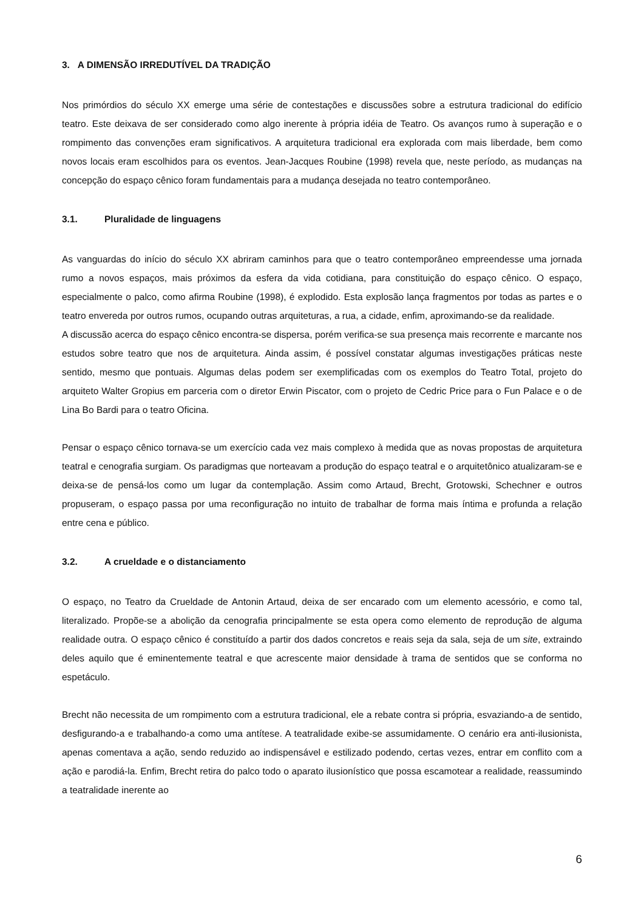3. A DIMENSÃO IRREDUTÍVEL DA TRADIÇÃO
Nos primórdios do século XX emerge uma série de contestações e discussões sobre a estrutura tradicional do edifício teatro. Este deixava de ser considerado como algo inerente à própria idéia de Teatro. Os avanços rumo à superação e o rompimento das convenções eram significativos. A arquitetura tradicional era explorada com mais liberdade, bem como novos locais eram escolhidos para os eventos. Jean-Jacques Roubine (1998) revela que, neste período, as mudanças na concepção do espaço cênico foram fundamentais para a mudança desejada no teatro contemporâneo.
3.1. Pluralidade de linguagens
As vanguardas do início do século XX abriram caminhos para que o teatro contemporâneo empreendesse uma jornada rumo a novos espaços, mais próximos da esfera da vida cotidiana, para constituição do espaço cênico. O espaço, especialmente o palco, como afirma Roubine (1998), é explodido. Esta explosão lança fragmentos por todas as partes e o teatro envereda por outros rumos, ocupando outras arquiteturas, a rua, a cidade, enfim, aproximando-se da realidade.
A discussão acerca do espaço cênico encontra-se dispersa, porém verifica-se sua presença mais recorrente e marcante nos estudos sobre teatro que nos de arquitetura. Ainda assim, é possível constatar algumas investigações práticas neste sentido, mesmo que pontuais. Algumas delas podem ser exemplificadas com os exemplos do Teatro Total, projeto do arquiteto Walter Gropius em parceria com o diretor Erwin Piscator, com o projeto de Cedric Price para o Fun Palace e o de Lina Bo Bardi para o teatro Oficina.
Pensar o espaço cênico tornava-se um exercício cada vez mais complexo à medida que as novas propostas de arquitetura teatral e cenografia surgiam. Os paradigmas que norteavam a produção do espaço teatral e o arquitetônico atualizaram-se e deixa-se de pensá-los como um lugar da contemplação. Assim como Artaud, Brecht, Grotowski, Schechner e outros propuseram, o espaço passa por uma reconfiguração no intuito de trabalhar de forma mais íntima e profunda a relação entre cena e público.
3.2. A crueldade e o distanciamento
O espaço, no Teatro da Crueldade de Antonin Artaud, deixa de ser encarado com um elemento acessório, e como tal, literalizado. Propõe-se a abolição da cenografia principalmente se esta opera como elemento de reprodução de alguma realidade outra. O espaço cênico é constituído a partir dos dados concretos e reais seja da sala, seja de um site, extraindo deles aquilo que é eminentemente teatral e que acrescente maior densidade à trama de sentidos que se conforma no espetáculo.
Brecht não necessita de um rompimento com a estrutura tradicional, ele a rebate contra si própria, esvaziando-a de sentido, desfigurando-a e trabalhando-a como uma antítese. A teatralidade exibe-se assumidamente. O cenário era anti-ilusionista, apenas comentava a ação, sendo reduzido ao indispensável e estilizado podendo, certas vezes, entrar em conflito com a ação e parodiá-la. Enfim, Brecht retira do palco todo o aparato ilusionístico que possa escamotear a realidade, reassumindo a teatralidade inerente ao
6